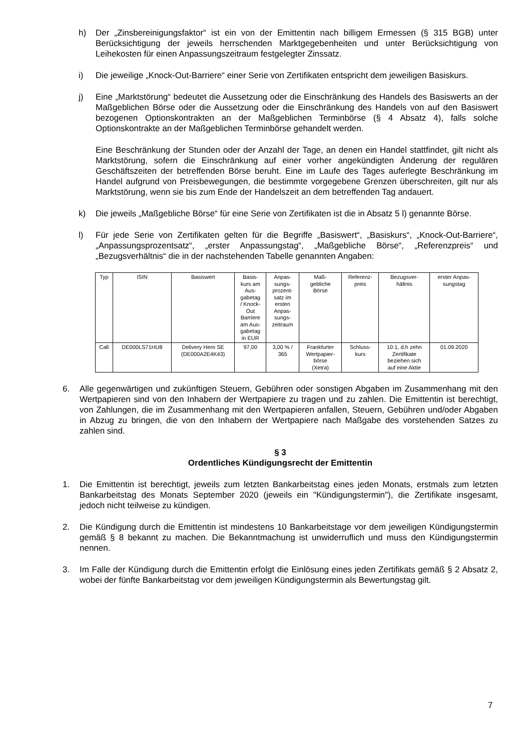h) Der „Zinsbereinigungsfaktor“ ist ein von der Emittentin nach billigem Ermessen (§ 315 BGB) unter Berücksichtigung der jeweils herrschenden Marktgegebenheiten und unter Berücksichtigung von Leihekosten für einen Anpassungszeitraum festgelegter Zinssatz.
i) Die jeweilige „Knock-Out-Barriere“ einer Serie von Zertifikaten entspricht dem jeweiligen Basiskurs.
j) Eine „Marktstörung“ bedeutet die Aussetzung oder die Einschränkung des Handels des Basiswerts an der Maßgeblichen Börse oder die Aussetzung oder die Einschränkung des Handels von auf den Basiswert bezogenen Optionskontrakten an der Maßgeblichen Terminbörse (§ 4 Absatz 4), falls solche Optionskontrakte an der Maßgeblichen Terminbörse gehandelt werden.
Eine Beschränkung der Stunden oder der Anzahl der Tage, an denen ein Handel stattfindet, gilt nicht als Marktstörung, sofern die Einschränkung auf einer vorher angekündigten Änderung der regulären Geschäftszeiten der betreffenden Börse beruht. Eine im Laufe des Tages auferlegte Beschränkung im Handel aufgrund von Preisbewegungen, die bestimmte vorgegebene Grenzen überschreiten, gilt nur als Marktstörung, wenn sie bis zum Ende der Handelszeit an dem betreffenden Tag andauert.
k) Die jeweils „Maßgebliche Börse“ für eine Serie von Zertifikaten ist die in Absatz 5 l) genannte Börse.
l) Für jede Serie von Zertifikaten gelten für die Begriffe „Basiswert“, „Basiskurs“, „Knock-Out-Barriere“, „Anpassungsprozentsatz“, „erster Anpassungstag“, „Maßgebliche Börse“, „Referenzpreis“ und „Bezugsverhältnis“ die in der nachstehenden Tabelle genannten Angaben:
| Typ | ISIN | Basiswert | Basis- kurs am Aus- gabetag / Knock- Out Barriere am Aus- gabetag in EUR | Anpas- sungs- prozent- satz im ersten Anpas- sungs- zeitraum | Maß- gebliche Börse | Referenz- preis | Bezugsver- hältnis | erster Anpas- sungstag |
| --- | --- | --- | --- | --- | --- | --- | --- | --- |
| Call | DE000LS71HU8 | Delivery Hero SE (DE000A2E4K43) | 97,00 | 3,00 % / 365 | Frankfurter Wertpapier- börse (Xetra) | Schluss- kurs | 10:1, d.h zehn Zertifikate beziehen sich auf eine Aktie | 01.09.2020 |
6. Alle gegenwärtigen und zukünftigen Steuern, Gebühren oder sonstigen Abgaben im Zusammenhang mit den Wertpapieren sind von den Inhabern der Wertpapiere zu tragen und zu zahlen. Die Emittentin ist berechtigt, von Zahlungen, die im Zusammenhang mit den Wertpapieren anfallen, Steuern, Gebühren und/oder Abgaben in Abzug zu bringen, die von den Inhabern der Wertpapiere nach Maßgabe des vorstehenden Satzes zu zahlen sind.
§ 3
Ordentliches Kündigungsrecht der Emittentin
1. Die Emittentin ist berechtigt, jeweils zum letzten Bankarbeitstag eines jeden Monats, erstmals zum letzten Bankarbeitstag des Monats September 2020 (jeweils ein "Kündigungstermin"), die Zertifikate insgesamt, jedoch nicht teilweise zu kündigen.
2. Die Kündigung durch die Emittentin ist mindestens 10 Bankarbeitstage vor dem jeweiligen Kündigungstermin gemäß § 8 bekannt zu machen. Die Bekanntmachung ist unwiderruflich und muss den Kündigungstermin nennen.
3. Im Falle der Kündigung durch die Emittentin erfolgt die Einlösung eines jeden Zertifikats gemäß § 2 Absatz 2, wobei der fünfte Bankarbeitstag vor dem jeweiligen Kündigungstermin als Bewertungstag gilt.
7